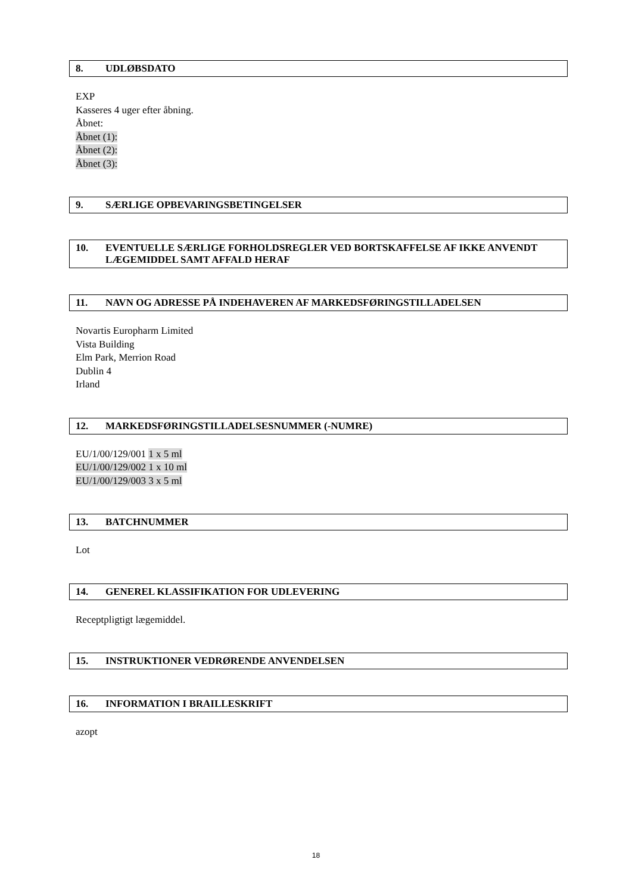8. UDLØBSDATO
EXP
Kasseres 4 uger efter åbning.
Åbnet:
Åbnet (1):
Åbnet (2):
Åbnet (3):
9. SÆRLIGE OPBEVARINGSBETINGELSER
10. EVENTUELLE SÆRLIGE FORHOLDSREGLER VED BORTSKAFFELSE AF IKKE ANVENDT LÆGEMIDDEL SAMT AFFALD HERAF
11. NAVN OG ADRESSE PÅ INDEHAVEREN AF MARKEDSFØRINGSTILLADELSEN
Novartis Europharm Limited
Vista Building
Elm Park, Merrion Road
Dublin 4
Irland
12. MARKEDSFØRINGSTILLADELSESNUMMER (-NUMRE)
EU/1/00/129/001 1 x 5 ml
EU/1/00/129/002 1 x 10 ml
EU/1/00/129/003 3 x 5 ml
13. BATCHNUMMER
Lot
14. GENEREL KLASSIFIKATION FOR UDLEVERING
Receptpligtigt lægemiddel.
15. INSTRUKTIONER VEDRØRENDE ANVENDELSEN
16. INFORMATION I BRAILLESKRIFT
azopt
18